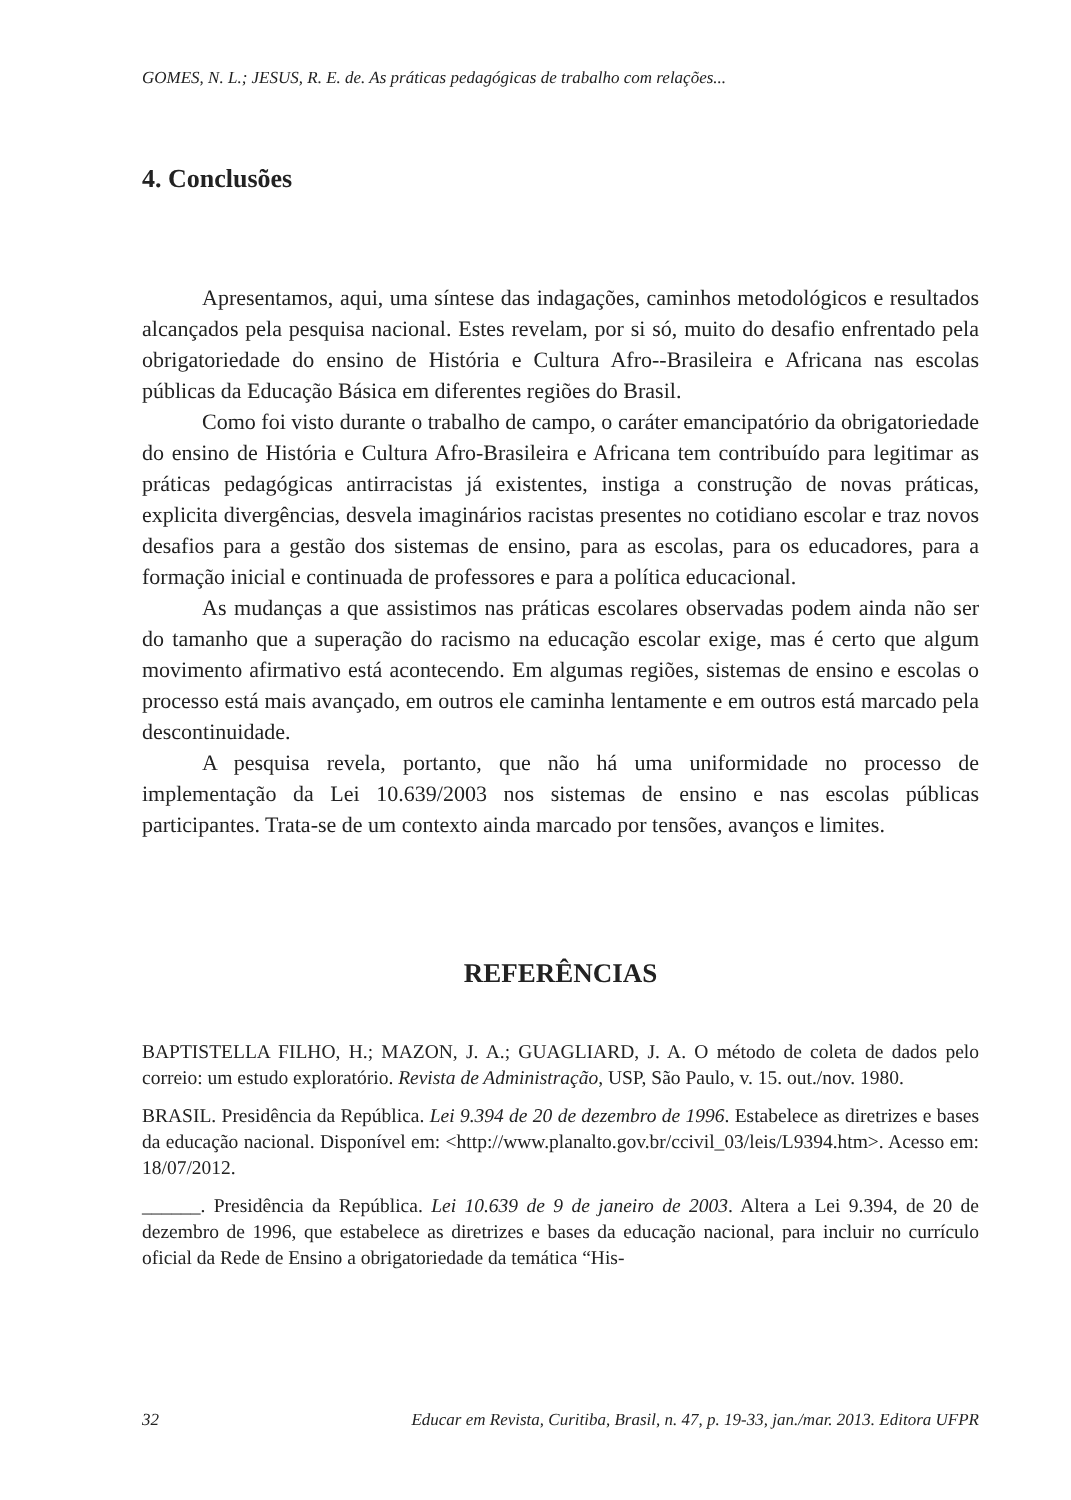GOMES, N. L.; JESUS, R. E. de. As práticas pedagógicas de trabalho com relações...
4. Conclusões
Apresentamos, aqui, uma síntese das indagações, caminhos metodológicos e resultados alcançados pela pesquisa nacional. Estes revelam, por si só, muito do desafio enfrentado pela obrigatoriedade do ensino de História e Cultura Afro--Brasileira e Africana nas escolas públicas da Educação Básica em diferentes regiões do Brasil.
Como foi visto durante o trabalho de campo, o caráter emancipatório da obrigatoriedade do ensino de História e Cultura Afro-Brasileira e Africana tem contribuído para legitimar as práticas pedagógicas antirracistas já existentes, instiga a construção de novas práticas, explicita divergências, desvela imaginários racistas presentes no cotidiano escolar e traz novos desafios para a gestão dos sistemas de ensino, para as escolas, para os educadores, para a formação inicial e continuada de professores e para a política educacional.
As mudanças a que assistimos nas práticas escolares observadas podem ainda não ser do tamanho que a superação do racismo na educação escolar exige, mas é certo que algum movimento afirmativo está acontecendo. Em algumas regiões, sistemas de ensino e escolas o processo está mais avançado, em outros ele caminha lentamente e em outros está marcado pela descontinuidade.
A pesquisa revela, portanto, que não há uma uniformidade no processo de implementação da Lei 10.639/2003 nos sistemas de ensino e nas escolas públicas participantes. Trata-se de um contexto ainda marcado por tensões, avanços e limites.
REFERÊNCIAS
BAPTISTELLA FILHO, H.; MAZON, J. A.; GUAGLIARD, J. A. O método de coleta de dados pelo correio: um estudo exploratório. Revista de Administração, USP, São Paulo, v. 15. out./nov. 1980.
BRASIL. Presidência da República. Lei 9.394 de 20 de dezembro de 1996. Estabelece as diretrizes e bases da educação nacional. Disponível em: <http://www.planalto.gov.br/ccivil_03/leis/L9394.htm>. Acesso em: 18/07/2012.
______. Presidência da República. Lei 10.639 de 9 de janeiro de 2003. Altera a Lei 9.394, de 20 de dezembro de 1996, que estabelece as diretrizes e bases da educação nacional, para incluir no currículo oficial da Rede de Ensino a obrigatoriedade da temática “His-
32 Educar em Revista, Curitiba, Brasil, n. 47, p. 19-33, jan./mar. 2013. Editora UFPR